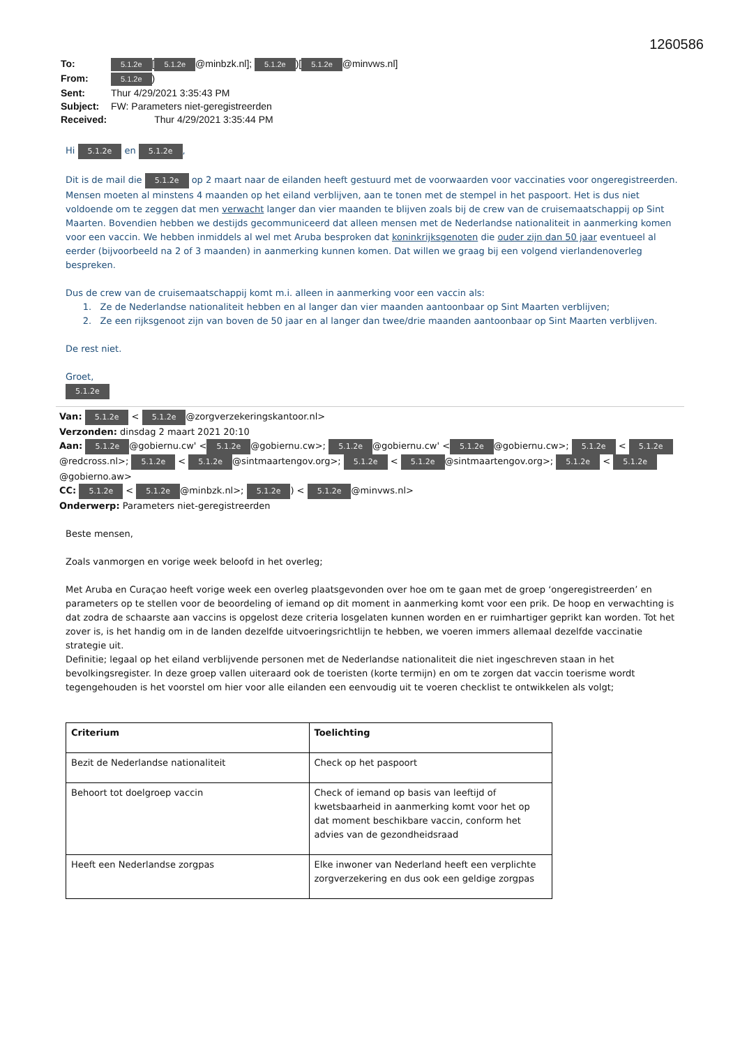1260586
| To: | 5.1.2e [ 5.1.2e @minbzk.nl]; 5.1.2e )[ 5.1.2e @minvws.nl] |
| From: | 5.1.2e ) |
| Sent: | Thur 4/29/2021 3:35:43 PM |
| Subject: | FW: Parameters niet-geregistreerden |
| Received: | Thur 4/29/2021 3:35:44 PM |
Hi 5.1.2e en 5.1.2e,
Dit is de mail die 5.1.2e op 2 maart naar de eilanden heeft gestuurd met de voorwaarden voor vaccinaties voor ongeregistreerden. Mensen moeten al minstens 4 maanden op het eiland verblijven, aan te tonen met de stempel in het paspoort. Het is dus niet voldoende om te zeggen dat men verwacht langer dan vier maanden te blijven zoals bij de crew van de cruisemaatschappij op Sint Maarten. Bovendien hebben we destijds gecommuniceerd dat alleen mensen met de Nederlandse nationaliteit in aanmerking komen voor een vaccin. We hebben inmiddels al wel met Aruba besproken dat koninkrijksgenoten die ouder zijn dan 50 jaar eventueel al eerder (bijvoorbeeld na 2 of 3 maanden) in aanmerking kunnen komen. Dat willen we graag bij een volgend vierlandenoverleg bespreken.
Dus de crew van de cruisemaatschappij komt m.i. alleen in aanmerking voor een vaccin als:
1. Ze de Nederlandse nationaliteit hebben en al langer dan vier maanden aantoonbaar op Sint Maarten verblijven;
2. Ze een rijksgenoot zijn van boven de 50 jaar en al langer dan twee/drie maanden aantoonbaar op Sint Maarten verblijven.
De rest niet.
Groet,
5.1.2e
Van: 5.1.2e < 5.1.2e @zorgverzekeringskantoor.nl>
Verzonden: dinsdag 2 maart 2021 20:10
Aan: 5.1.2e @gobiernu.cw' < 5.1.2e @gobiernu.cw>; 5.1.2e @gobiernu.cw' < 5.1.2e @gobiernu.cw>; 5.1.2e < 5.1.2e @redcross.nl>; 5.1.2e < 5.1.2e @sintmaartengov.org>; 5.1.2e < 5.1.2e @sintmaartengov.org>; 5.1.2e < 5.1.2e @gobierno.aw>
CC: 5.1.2e < 5.1.2e @minbzk.nl>; 5.1.2e) < 5.1.2e @minvws.nl>
Onderwerp: Parameters niet-geregistreerden
Beste mensen,
Zoals vanmorgen en vorige week beloofd in het overleg;
Met Aruba en Curaçao heeft vorige week een overleg plaatsgevonden over hoe om te gaan met de groep ‘ongeregistreerden’ en parameters op te stellen voor de beoordeling of iemand op dit moment in aanmerking komt voor een prik. De hoop en verwachting is dat zodra de schaarste aan vaccins is opgelost deze criteria losgelaten kunnen worden en er ruimhartiger geprikt kan worden. Tot het zover is, is het handig om in de landen dezelfde uitvoeringsrichtlijn te hebben, we voeren immers allemaal dezelfde vaccinatie strategie uit.
Definitie; legaal op het eiland verblijvende personen met de Nederlandse nationaliteit die niet ingeschreven staan in het bevolkingsregister. In deze groep vallen uiteraard ook de toeristen (korte termijn) en om te zorgen dat vaccin toerisme wordt tegengehouden is het voorstel om hier voor alle eilanden een eenvoudig uit te voeren checklist te ontwikkelen als volgt;
| Criterium | Toelichting |
| --- | --- |
| Bezit de Nederlandse nationaliteit | Check op het paspoort |
| Behoort tot doelgroep vaccin | Check of iemand op basis van leeftijd of kwetsbaarheid in aanmerking komt voor het op dat moment beschikbare vaccin, conform het advies van de gezondheidsraad |
| Heeft een Nederlandse zorgpas | Elke inwoner van Nederland heeft een verplichte zorgverzekering en dus ook een geldige zorgpas |